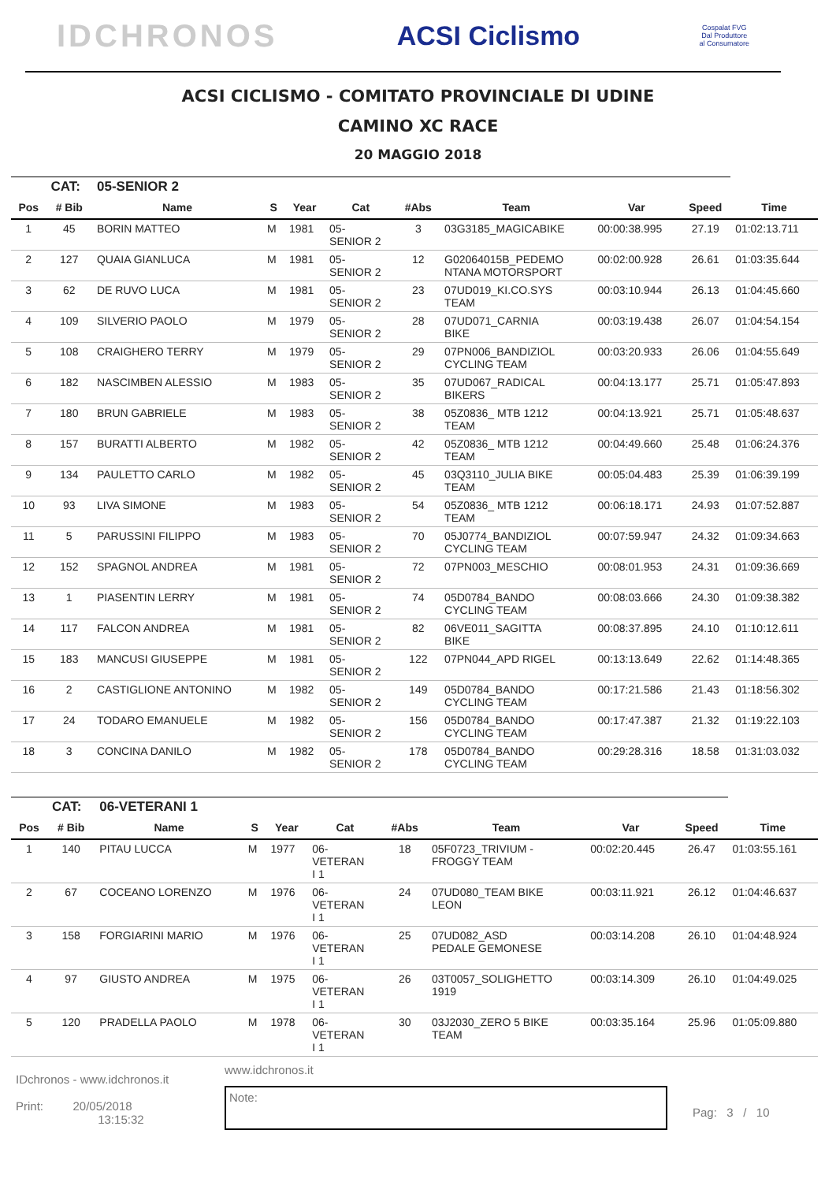IDCHRONOS
ACSI Ciclismo
Cospalat FVG
Dal Produttore
al Consumatore
ACSI CICLISMO - COMITATO PROVINCIALE DI UDINE
CAMINO XC RACE
20 MAGGIO 2018
| | CAT: | 05-SENIOR 2 | | | | | | | | |
| Pos | # Bib | Name | S | Year | Cat | #Abs | Team | Var | Speed | Time |
| 1 | 45 | BORIN MATTEO | M | 1981 | 05- SENIOR 2 | 3 | 03G3185_MAGICABIKE | 00:00:38.995 | 27.19 | 01:02:13.711 |
| 2 | 127 | QUAIA GIANLUCA | M | 1981 | 05- SENIOR 2 | 12 | G02064015B_PEDEMO NTANA MOTORSPORT | 00:02:00.928 | 26.61 | 01:03:35.644 |
| 3 | 62 | DE RUVO LUCA | M | 1981 | 05- SENIOR 2 | 23 | 07UD019_KI.CO.SYS TEAM | 00:03:10.944 | 26.13 | 01:04:45.660 |
| 4 | 109 | SILVERIO PAOLO | M | 1979 | 05- SENIOR 2 | 28 | 07UD071_CARNIA BIKE | 00:03:19.438 | 26.07 | 01:04:54.154 |
| 5 | 108 | CRAIGHERO TERRY | M | 1979 | 05- SENIOR 2 | 29 | 07PN006_BANDIZIOL CYCLING TEAM | 00:03:20.933 | 26.06 | 01:04:55.649 |
| 6 | 182 | NASCIMBEN ALESSIO | M | 1983 | 05- SENIOR 2 | 35 | 07UD067_RADICAL BIKERS | 00:04:13.177 | 25.71 | 01:05:47.893 |
| 7 | 180 | BRUN GABRIELE | M | 1983 | 05- SENIOR 2 | 38 | 05Z0836_ MTB 1212 TEAM | 00:04:13.921 | 25.71 | 01:05:48.637 |
| 8 | 157 | BURATTI ALBERTO | M | 1982 | 05- SENIOR 2 | 42 | 05Z0836_ MTB 1212 TEAM | 00:04:49.660 | 25.48 | 01:06:24.376 |
| 9 | 134 | PAULETTO CARLO | M | 1982 | 05- SENIOR 2 | 45 | 03Q3110_JULIA BIKE TEAM | 00:05:04.483 | 25.39 | 01:06:39.199 |
| 10 | 93 | LIVA SIMONE | M | 1983 | 05- SENIOR 2 | 54 | 05Z0836_ MTB 1212 TEAM | 00:06:18.171 | 24.93 | 01:07:52.887 |
| 11 | 5 | PARUSSINI FILIPPO | M | 1983 | 05- SENIOR 2 | 70 | 05J0774_BANDIZIOL CYCLING TEAM | 00:07:59.947 | 24.32 | 01:09:34.663 |
| 12 | 152 | SPAGNOL ANDREA | M | 1981 | 05- SENIOR 2 | 72 | 07PN003_MESCHIO | 00:08:01.953 | 24.31 | 01:09:36.669 |
| 13 | 1 | PIASENTIN LERRY | M | 1981 | 05- SENIOR 2 | 74 | 05D0784_BANDO CYCLING TEAM | 00:08:03.666 | 24.30 | 01:09:38.382 |
| 14 | 117 | FALCON ANDREA | M | 1981 | 05- SENIOR 2 | 82 | 06VE011_SAGITTA BIKE | 00:08:37.895 | 24.10 | 01:10:12.611 |
| 15 | 183 | MANCUSI GIUSEPPE | M | 1981 | 05- SENIOR 2 | 122 | 07PN044_APD RIGEL | 00:13:13.649 | 22.62 | 01:14:48.365 |
| 16 | 2 | CASTIGLIONE ANTONINO | M | 1982 | 05- SENIOR 2 | 149 | 05D0784_BANDO CYCLING TEAM | 00:17:21.586 | 21.43 | 01:18:56.302 |
| 17 | 24 | TODARO EMANUELE | M | 1982 | 05- SENIOR 2 | 156 | 05D0784_BANDO CYCLING TEAM | 00:17:47.387 | 21.32 | 01:19:22.103 |
| 18 | 3 | CONCINA DANILO | M | 1982 | 05- SENIOR 2 | 178 | 05D0784_BANDO CYCLING TEAM | 00:29:28.316 | 18.58 | 01:31:03.032 |
| | CAT: | 06-VETERANI 1 | | | | | | | | |
| Pos | # Bib | Name | S | Year | Cat | #Abs | Team | Var | Speed | Time |
| 1 | 140 | PITAU LUCCA | M | 1977 | 06- VETERAN I 1 | 18 | 05F0723_TRIVIUM - FROGGY TEAM | 00:02:20.445 | 26.47 | 01:03:55.161 |
| 2 | 67 | COCEANO LORENZO | M | 1976 | 06- VETERAN I 1 | 24 | 07UD080_TEAM BIKE LEON | 00:03:11.921 | 26.12 | 01:04:46.637 |
| 3 | 158 | FORGIARINI MARIO | M | 1976 | 06- VETERAN I 1 | 25 | 07UD082_ASD PEDALE GEMONESE | 00:03:14.208 | 26.10 | 01:04:48.924 |
| 4 | 97 | GIUSTO ANDREA | M | 1975 | 06- VETERAN I 1 | 26 | 03T0057_SOLIGHETTO 1919 | 00:03:14.309 | 26.10 | 01:04:49.025 |
| 5 | 120 | PRADELLA PAOLO | M | 1978 | 06- VETERAN I 1 | 30 | 03J2030_ZERO 5 BIKE TEAM | 00:03:35.164 | 25.96 | 01:05:09.880 |
IDchronos - www.idchronos.it
Print: 20/05/2018
13:15:32
www.idchronos.it
Note:
Pag: 3 / 10